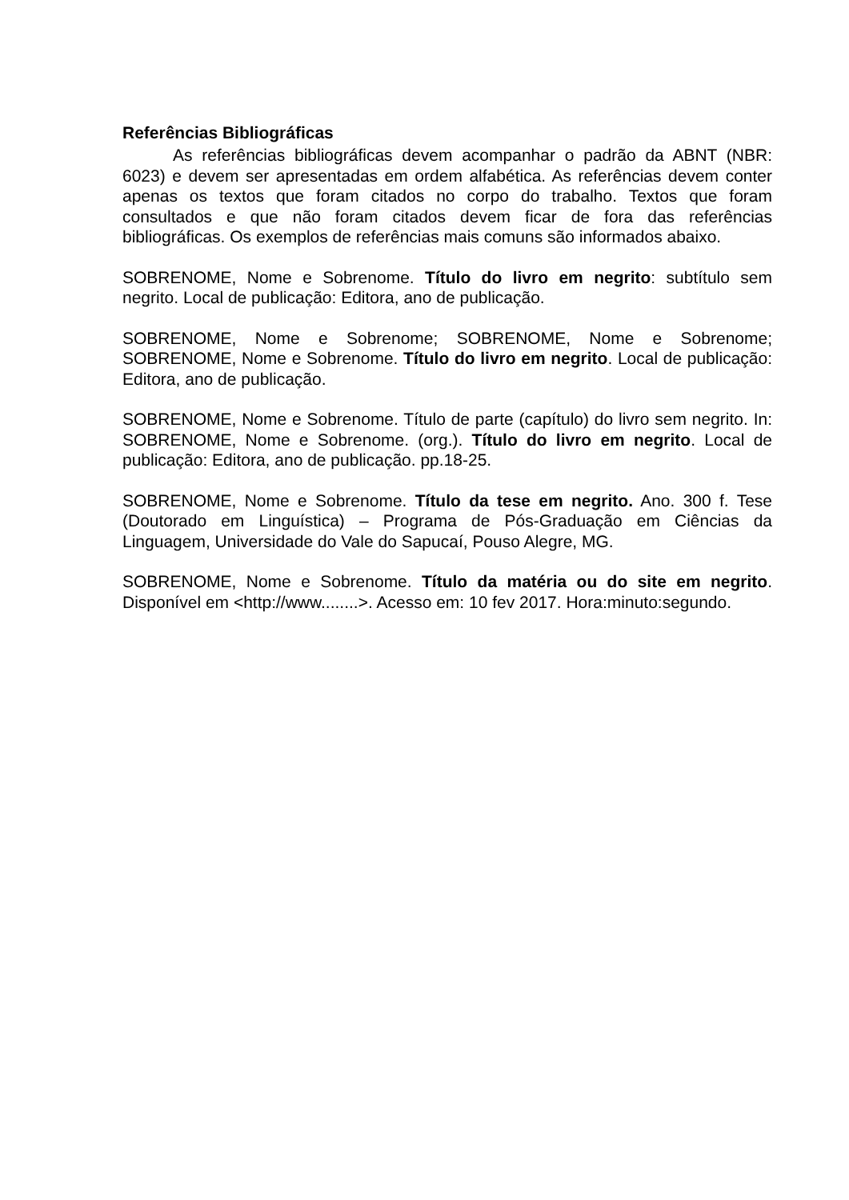Referências Bibliográficas
As referências bibliográficas devem acompanhar o padrão da ABNT (NBR: 6023) e devem ser apresentadas em ordem alfabética. As referências devem conter apenas os textos que foram citados no corpo do trabalho. Textos que foram consultados e que não foram citados devem ficar de fora das referências bibliográficas. Os exemplos de referências mais comuns são informados abaixo.
SOBRENOME, Nome e Sobrenome. Título do livro em negrito: subtítulo sem negrito. Local de publicação: Editora, ano de publicação.
SOBRENOME, Nome e Sobrenome; SOBRENOME, Nome e Sobrenome; SOBRENOME, Nome e Sobrenome. Título do livro em negrito. Local de publicação: Editora, ano de publicação.
SOBRENOME, Nome e Sobrenome. Título de parte (capítulo) do livro sem negrito. In: SOBRENOME, Nome e Sobrenome. (org.). Título do livro em negrito. Local de publicação: Editora, ano de publicação. pp.18-25.
SOBRENOME, Nome e Sobrenome. Título da tese em negrito. Ano. 300 f. Tese (Doutorado em Linguística) – Programa de Pós-Graduação em Ciências da Linguagem, Universidade do Vale do Sapucaí, Pouso Alegre, MG.
SOBRENOME, Nome e Sobrenome. Título da matéria ou do site em negrito. Disponível em <http://www........>. Acesso em: 10 fev 2017. Hora:minuto:segundo.